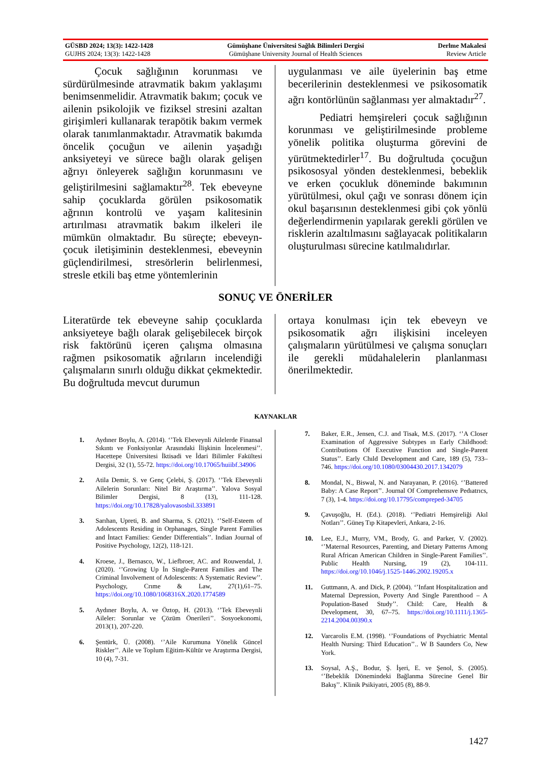GÜSBD 2024; 13(3): 1422-1428
GUJHS 2024; 13(3): 1422-1428
Gümüşhane Üniversitesi Sağlık Bilimleri Dergisi
Gümüşhane University Journal of Health Sciences
Derlme Makalesi
Review Article
Çocuk sağlığının korunması ve sürdürülmesinde atravmatik bakım yaklaşımı benimsenmelidir. Atravmatik bakım; çocuk ve ailenin psikolojik ve fiziksel stresini azaltan girişimleri kullanarak terapötik bakım vermek olarak tanımlanmaktadır. Atravmatik bakımda öncelik çocuğun ve ailenin yaşadığı anksiyeteyi ve sürece bağlı olarak gelişen ağrıyı önleyerek sağlığın korunmasını ve geliştirilmesini sağlamaktır<sup>28</sup>. Tek ebeveyne sahip çocuklarda görülen psikosomatik ağrının kontrolü ve yaşam kalitesinin artırılması atravmatik bakım ilkeleri ile mümkün olmaktadır. Bu süreçte; ebeveyn-çocuk iletişiminin desteklenmesi, ebeveynin güçlendirilmesi, stresörlerin belirlenmesi, stresle etkili baş etme yöntemlerinin
uygulanması ve aile üyelerinin baş etme becerilerinin desteklenmesi ve psikosomatik ağrı kontörlünün sağlanması yer almaktadır<sup>27</sup>.
Pediatri hemşireleri çocuk sağlığının korunması ve geliştirilmesinde probleme yönelik politika oluşturma görevini de yürütmektedirler<sup>17</sup>. Bu doğrultuda çocuğun psikososyal yönden desteklenmesi, bebeklik ve erken çocukluk döneminde bakımının yürütülmesi, okul çağı ve sonrası dönem için okul başarısının desteklenmesi gibi çok yönlü değerlendirmenin yapılarak gerekli görülen ve risklerin azaltılmasını sağlayacak politikaların oluşturulması sürecine katılmalıdırlar.
SONUÇ VE ÖNERİLER
Literatürde tek ebeveyne sahip çocuklarda anksiyeteye bağlı olarak gelişebilecek birçok risk faktörünü içeren çalışma olmasına rağmen psikosomatik ağrıların incelendiği çalışmaların sınırlı olduğu dikkat çekmektedir. Bu doğrultuda mevcut durumun
ortaya konulması için tek ebeveyn ve psikosomatik ağrı ilişkisini inceleyen çalışmaların yürütülmesi ve çalışma sonuçları ile gerekli müdahalelerin planlanması önerilmektedir.
KAYNAKLAR
1. Aydıner Boylu, A. (2014). ‘’Tek Ebeveynli Ailelerde Finansal Sıkıntı ve Fonksiyonlar Arasındaki İlişkinin İncelenmesi’’. Hacettepe Üniversitesi İktisadi ve İdari Bilimler Fakültesi Dergisi, 32 (1), 55-72. https://doi.org/10.17065/huiibf.34906
2. Atila Demir, S. ve Genç Çelebi, Ş. (2017). ‘’Tek Ebeveynli Ailelerin Sorunları: Nitel Bir Araştırma’’. Yalova Sosyal Bilimler Dergisi, 8 (13), 111-128. https://doi.org/10.17828/yalovasosbil.333891
3. Sarıhan, Upreti, B. and Sharma, S. (2021). ‘’Self-Esteem of Adolescents Residing in Orphanages, Single Parent Families and İntact Families: Gender Differentials’’. Indian Journal of Positive Psychology, 12(2), 118-121.
4. Kroese, J., Bernasco, W., Liefbroer, AC. and Rouwendal, J. (2020). ‘’Growing Up İn Single-Parent Families and The Criminal İnvolvement of Adolescents: A Systematic Review’’. Psychology, Crıme & Law, 27(1),61–75. https://doi.org/10.1080/1068316X.2020.1774589
5. Aydıner Boylu, A. ve Öztop, H. (2013). ‘’Tek Ebeveynli Aileler: Sorunlar ve Çözüm Önerileri’’. Sosyoekonomi, 2013(1), 207-220.
6. Şentürk, Ü. (2008). ‘’Aile Kurumuna Yönelik Güncel Riskler’’. Aile ve Toplum Eğitim-Kültür ve Araştırma Dergisi, 10 (4), 7-31.
7. Baker, E.R., Jensen, C.J. and Tisak, M.S. (2017). ‘’A Closer Examination of Aggressive Subtypes ın Early Childhood: Contributions Of Executive Function and Single-Parent Status’’. Early Chıld Development and Care, 189 (5), 733–746. https://doi.org/10.1080/03004430.2017.1342079
8. Mondal, N., Biswal, N. and Narayanan, P. (2016). ‘’Battered Baby: A Case Report’’. Journal Of Comprehensıve Pedıatrıcs, 7 (3), 1-4. https://doi.org/10.17795/compreped-34705
9. Çavuşoğlu, H. (Ed.). (2018). ‘’Pediatri Hemşireliği Akıl Notları’’. Güneş Tıp Kitapevleri, Ankara, 2-16.
10. Lee, E.J., Murry, VM., Brody, G. and Parker, V. (2002). ‘’Maternal Resources, Parenting, and Dietary Patterns Among Rural African American Children in Single-Parent Families’’. Public Health Nursing, 19 (2), 104-111. https://doi.org/10.1046/j.1525-1446.2002.19205.x
11. Guttmann, A. and Dick, P. (2004). ‘’Infant Hospitalization and Maternal Depression, Poverty And Single Parenthood – A Population-Based Study’’. Child: Care, Health & Development, 30, 67–75. https://doi.org/10.1111/j.1365-2214.2004.00390.x
12. Varcarolis E.M. (1998). ‘’Foundations of Psychiatric Mental Health Nursing: Third Education’’.. W B Saunders Co, New York.
13. Soysal, A.Ş., Bodur, Ş. İşeri, E. ve Şenol, S. (2005). ‘’Bebeklik Dönemindeki Bağlanma Sürecine Genel Bir Bakış’’. Klinik Psikiyatri, 2005 (8), 88-9.
1427